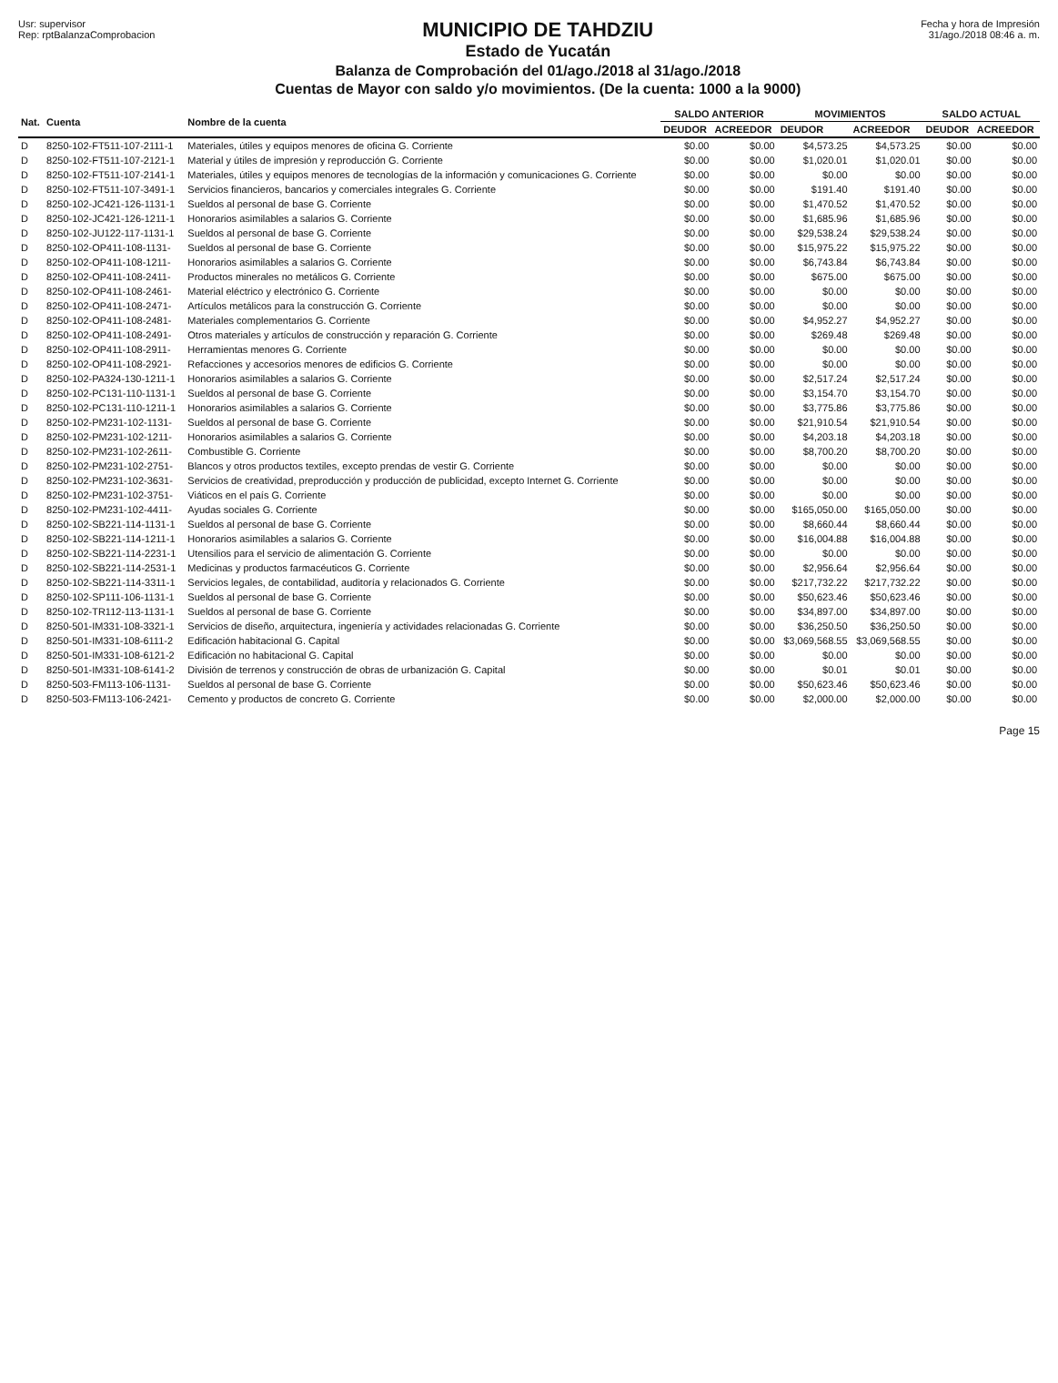Usr: supervisor
Rep: rptBalanzaComprobacion
MUNICIPIO DE TAHDZIU
Estado de Yucatán
Balanza de Comprobación del 01/ago./2018 al 31/ago./2018
Cuentas de Mayor con saldo y/o movimientos. (De la cuenta: 1000 a la 9000)
Fecha y hora de Impresión
31/ago./2018 08:46 a. m.
| Nat. | Cuenta | Nombre de la cuenta | SALDO ANTERIOR | | MOVIMIENTOS | | SALDO ACTUAL | |
| --- | --- | --- | --- | --- | --- | --- | --- | --- |
| | | | DEUDOR | ACREEDOR | DEUDOR | ACREEDOR | DEUDOR | ACREEDOR |
| D | 8250-102-FT511-107-2111-1 | Materiales, útiles y equipos menores de oficina G. Corriente | $0.00 | $0.00 | $4,573.25 | $4,573.25 | $0.00 | $0.00 |
| D | 8250-102-FT511-107-2121-1 | Material y útiles de impresión y reproducción G. Corriente | $0.00 | $0.00 | $1,020.01 | $1,020.01 | $0.00 | $0.00 |
| D | 8250-102-FT511-107-2141-1 | Materiales, útiles y equipos menores de tecnologías de la información y comunicaciones G. Corriente | $0.00 | $0.00 | $0.00 | $0.00 | $0.00 | $0.00 |
| D | 8250-102-FT511-107-3491-1 | Servicios financieros, bancarios y comerciales integrales G. Corriente | $0.00 | $0.00 | $191.40 | $191.40 | $0.00 | $0.00 |
| D | 8250-102-JC421-126-1131-1 | Sueldos al personal de base G. Corriente | $0.00 | $0.00 | $1,470.52 | $1,470.52 | $0.00 | $0.00 |
| D | 8250-102-JC421-126-1211-1 | Honorarios asimilables a salarios G. Corriente | $0.00 | $0.00 | $1,685.96 | $1,685.96 | $0.00 | $0.00 |
| D | 8250-102-JU122-117-1131-1 | Sueldos al personal de base G. Corriente | $0.00 | $0.00 | $29,538.24 | $29,538.24 | $0.00 | $0.00 |
| D | 8250-102-OP411-108-1131- | Sueldos al personal de base G. Corriente | $0.00 | $0.00 | $15,975.22 | $15,975.22 | $0.00 | $0.00 |
| D | 8250-102-OP411-108-1211- | Honorarios asimilables a salarios G. Corriente | $0.00 | $0.00 | $6,743.84 | $6,743.84 | $0.00 | $0.00 |
| D | 8250-102-OP411-108-2411- | Productos minerales no metálicos G. Corriente | $0.00 | $0.00 | $675.00 | $675.00 | $0.00 | $0.00 |
| D | 8250-102-OP411-108-2461- | Material eléctrico y electrónico G. Corriente | $0.00 | $0.00 | $0.00 | $0.00 | $0.00 | $0.00 |
| D | 8250-102-OP411-108-2471- | Artículos metálicos para la construcción G. Corriente | $0.00 | $0.00 | $0.00 | $0.00 | $0.00 | $0.00 |
| D | 8250-102-OP411-108-2481- | Materiales complementarios G. Corriente | $0.00 | $0.00 | $4,952.27 | $4,952.27 | $0.00 | $0.00 |
| D | 8250-102-OP411-108-2491- | Otros materiales y artículos de construcción y reparación G. Corriente | $0.00 | $0.00 | $269.48 | $269.48 | $0.00 | $0.00 |
| D | 8250-102-OP411-108-2911- | Herramientas menores G. Corriente | $0.00 | $0.00 | $0.00 | $0.00 | $0.00 | $0.00 |
| D | 8250-102-OP411-108-2921- | Refacciones y accesorios menores de edificios G. Corriente | $0.00 | $0.00 | $0.00 | $0.00 | $0.00 | $0.00 |
| D | 8250-102-PA324-130-1211-1 | Honorarios asimilables a salarios G. Corriente | $0.00 | $0.00 | $2,517.24 | $2,517.24 | $0.00 | $0.00 |
| D | 8250-102-PC131-110-1131-1 | Sueldos al personal de base G. Corriente | $0.00 | $0.00 | $3,154.70 | $3,154.70 | $0.00 | $0.00 |
| D | 8250-102-PC131-110-1211-1 | Honorarios asimilables a salarios G. Corriente | $0.00 | $0.00 | $3,775.86 | $3,775.86 | $0.00 | $0.00 |
| D | 8250-102-PM231-102-1131- | Sueldos al personal de base G. Corriente | $0.00 | $0.00 | $21,910.54 | $21,910.54 | $0.00 | $0.00 |
| D | 8250-102-PM231-102-1211- | Honorarios asimilables a salarios G. Corriente | $0.00 | $0.00 | $4,203.18 | $4,203.18 | $0.00 | $0.00 |
| D | 8250-102-PM231-102-2611- | Combustible G. Corriente | $0.00 | $0.00 | $8,700.20 | $8,700.20 | $0.00 | $0.00 |
| D | 8250-102-PM231-102-2751- | Blancos y otros productos textiles, excepto prendas de vestir G. Corriente | $0.00 | $0.00 | $0.00 | $0.00 | $0.00 | $0.00 |
| D | 8250-102-PM231-102-3631- | Servicios de creatividad, preproducción y producción de publicidad, excepto Internet G. Corriente | $0.00 | $0.00 | $0.00 | $0.00 | $0.00 | $0.00 |
| D | 8250-102-PM231-102-3751- | Viáticos en el país G. Corriente | $0.00 | $0.00 | $0.00 | $0.00 | $0.00 | $0.00 |
| D | 8250-102-PM231-102-4411- | Ayudas sociales G. Corriente | $0.00 | $0.00 | $165,050.00 | $165,050.00 | $0.00 | $0.00 |
| D | 8250-102-SB221-114-1131-1 | Sueldos al personal de base G. Corriente | $0.00 | $0.00 | $8,660.44 | $8,660.44 | $0.00 | $0.00 |
| D | 8250-102-SB221-114-1211-1 | Honorarios asimilables a salarios G. Corriente | $0.00 | $0.00 | $16,004.88 | $16,004.88 | $0.00 | $0.00 |
| D | 8250-102-SB221-114-2231-1 | Utensilios para el servicio de alimentación G. Corriente | $0.00 | $0.00 | $0.00 | $0.00 | $0.00 | $0.00 |
| D | 8250-102-SB221-114-2531-1 | Medicinas y productos farmacéuticos G. Corriente | $0.00 | $0.00 | $2,956.64 | $2,956.64 | $0.00 | $0.00 |
| D | 8250-102-SB221-114-3311-1 | Servicios legales, de contabilidad, auditoría y relacionados G. Corriente | $0.00 | $0.00 | $217,732.22 | $217,732.22 | $0.00 | $0.00 |
| D | 8250-102-SP111-106-1131-1 | Sueldos al personal de base G. Corriente | $0.00 | $0.00 | $50,623.46 | $50,623.46 | $0.00 | $0.00 |
| D | 8250-102-TR112-113-1131-1 | Sueldos al personal de base G. Corriente | $0.00 | $0.00 | $34,897.00 | $34,897.00 | $0.00 | $0.00 |
| D | 8250-501-IM331-108-3321-1 | Servicios de diseño, arquitectura, ingeniería y actividades relacionadas G. Corriente | $0.00 | $0.00 | $36,250.50 | $36,250.50 | $0.00 | $0.00 |
| D | 8250-501-IM331-108-6111-2 | Edificación habitacional G. Capital | $0.00 | $0.00 | $3,069,568.55 | $3,069,568.55 | $0.00 | $0.00 |
| D | 8250-501-IM331-108-6121-2 | Edificación no habitacional G. Capital | $0.00 | $0.00 | $0.00 | $0.00 | $0.00 | $0.00 |
| D | 8250-501-IM331-108-6141-2 | División de terrenos y construcción de obras de urbanización G. Capital | $0.00 | $0.00 | $0.01 | $0.01 | $0.00 | $0.00 |
| D | 8250-503-FM113-106-1131- | Sueldos al personal de base G. Corriente | $0.00 | $0.00 | $50,623.46 | $50,623.46 | $0.00 | $0.00 |
| D | 8250-503-FM113-106-2421- | Cemento y productos de concreto G. Corriente | $0.00 | $0.00 | $2,000.00 | $2,000.00 | $0.00 | $0.00 |
Page 15